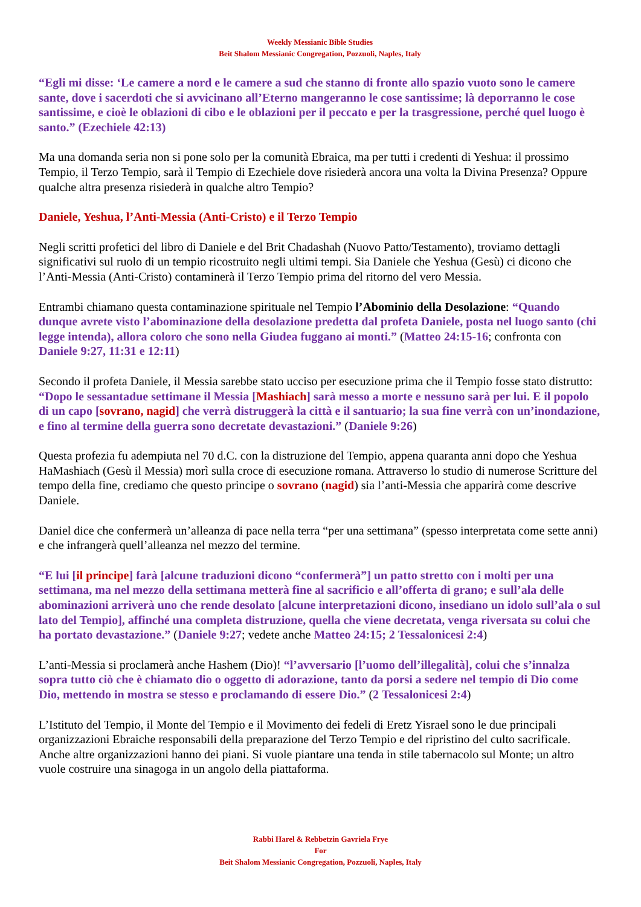Weekly Messianic Bible Studies
Beit Shalom Messianic Congregation, Pozzuoli, Naples, Italy
“Egli mi disse: ‘Le camere a nord e le camere a sud che stanno di fronte allo spazio vuoto sono le camere sante, dove i sacerdoti che si avvicinano all’Eterno mangeranno le cose santissime; là deporranno le cose santissime, e cioè le oblazioni di cibo e le oblazioni per il peccato e per la trasgressione, perché quel luogo è santo.” (Ezechiele 42:13)
Ma una domanda seria non si pone solo per la comunità Ebraica, ma per tutti i credenti di Yeshua: il prossimo Tempio, il Terzo Tempio, sarà il Tempio di Ezechiele dove risiederà ancora una volta la Divina Presenza? Oppure qualche altra presenza risiederà in qualche altro Tempio?
Daniele, Yeshua, l’Anti-Messia (Anti-Cristo) e il Terzo Tempio
Negli scritti profetici del libro di Daniele e del Brit Chadashah (Nuovo Patto/Testamento), troviamo dettagli significativi sul ruolo di un tempio ricostruito negli ultimi tempi. Sia Daniele che Yeshua (Gesù) ci dicono che l’Anti-Messia (Anti-Cristo) contaminerà il Terzo Tempio prima del ritorno del vero Messia.
Entrambi chiamano questa contaminazione spirituale nel Tempio l’Abominio della Desolazione: “Quando dunque avrete visto l’abominazione della desolazione predetta dal profeta Daniele, posta nel luogo santo (chi legge intenda), allora coloro che sono nella Giudea fuggano ai monti.” (Matteo 24:15-16; confronta con Daniele 9:27, 11:31 e 12:11)
Secondo il profeta Daniele, il Messia sarebbe stato ucciso per esecuzione prima che il Tempio fosse stato distrutto: “Dopo le sessantadue settimane il Messia [Mashiach] sarà messo a morte e nessuno sarà per lui. E il popolo di un capo [sovrano, nagid] che verrà distruggerà la città e il santuario; la sua fine verrà con un’inondazione, e fino al termine della guerra sono decretate devastazioni.” (Daniele 9:26)
Questa profezia fu adempiuta nel 70 d.C. con la distruzione del Tempio, appena quaranta anni dopo che Yeshua HaMashiach (Gesù il Messia) morì sulla croce di esecuzione romana. Attraverso lo studio di numerose Scritture del tempo della fine, crediamo che questo principe o sovrano (nagid) sia l’anti-Messia che apparirà come descrive Daniele.
Daniel dice che confermerà un’alleanza di pace nella terra “per una settimana” (spesso interpretata come sette anni) e che infrangerà quell’alleanza nel mezzo del termine.
“E lui [il principe] farà [alcune traduzioni dicono “confermerà”] un patto stretto con i molti per una settimana, ma nel mezzo della settimana metterà fine al sacrificio e all’offerta di grano; e sull’ala delle abominazioni arriverà uno che rende desolato [alcune interpretazioni dicono, insediano un idolo sull’ala o sul lato del Tempio], affinché una completa distruzione, quella che viene decretata, venga riversata su colui che ha portato devastazione.” (Daniele 9:27; vedete anche Matteo 24:15; 2 Tessalonicesi 2:4)
L’anti-Messia si proclamerà anche Hashem (Dio)! “l’avversario [l’uomo dell’illegalità], colui che s’innalza sopra tutto ciò che è chiamato dio o oggetto di adorazione, tanto da porsi a sedere nel tempio di Dio come Dio, mettendo in mostra se stesso e proclamando di essere Dio.” (2 Tessalonicesi 2:4)
L’Istituto del Tempio, il Monte del Tempio e il Movimento dei fedeli di Eretz Yisrael sono le due principali organizzazioni Ebraiche responsabili della preparazione del Terzo Tempio e del ripristino del culto sacrificale. Anche altre organizzazioni hanno dei piani. Si vuole piantare una tenda in stile tabernacolo sul Monte; un altro vuole costruire una sinagoga in un angolo della piattaforma.
Rabbi Harel & Rebbetzin Gavriela Frye
For
Beit Shalom Messianic Congregation, Pozzuoli, Naples, Italy